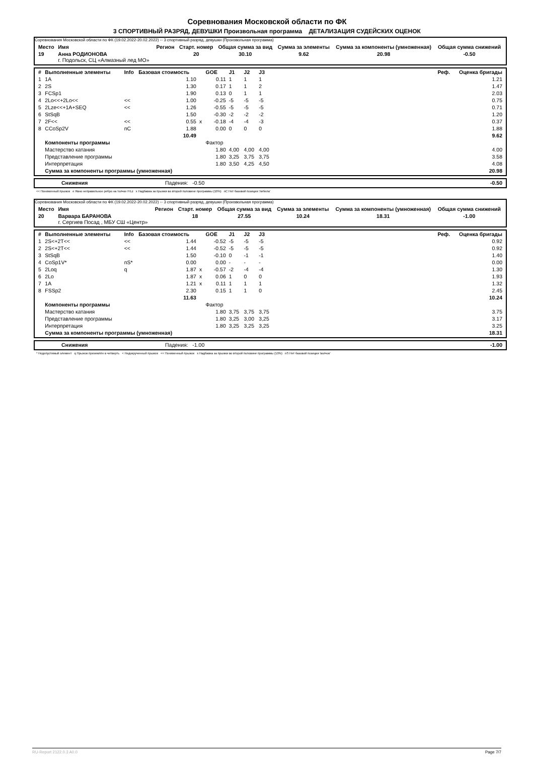Соревнования Московской области по ФК
3 СПОРТИВНЫЙ РАЗРЯД, ДЕВУШКИ Произвольная программа ДЕТАЛИЗАЦИЯ СУДЕЙСКИХ ОЦЕНОК
Соревнования Московской области по ФК (19.02.2022-20.02.2022) -- 3 спортивный разряд, девушки (Произвольная программа)
| Место | Имя | Регион | Старт. номер | Общая сумма за вид | Сумма за элементы | Сумма за компоненты (умноженная) | Общая сумма снижений |
| --- | --- | --- | --- | --- | --- | --- | --- |
| 19 | Анна РОДИОНОВА г. Подольск, СЦ «Алмазный лед МО» | | 20 | 30.10 | 9.62 | 20.98 | -0.50 |
| # | Выполненные элементы | Info | Базовая стоимость | | GOE | J1 | J2 | J3 | Реф. | Оценка бригады |
| --- | --- | --- | --- | --- | --- | --- | --- | --- | --- | --- |
| 1 | 1A | | 1.10 | | 0.11 | 1 | 1 | 1 | | 1.21 |
| 2 | 2S | | 1.30 | | 0.17 | 1 | 1 | 2 | | 1.47 |
| 3 | FCSp1 | | 1.90 | | 0.13 | 0 | 1 | 1 | | 2.03 |
| 4 | 2Lo<<+2Lo<< | << | 1.00 | | -0.25 | -5 | -5 | -5 | | 0.75 |
| 5 | 2Lze<<+1A+SEQ | << | 1.26 | | -0.55 | -5 | -5 | -5 | | 0.71 |
| 6 | StSqB | | 1.50 | | -0.30 | -2 | -2 | -2 | | 1.20 |
| 7 | 2F<< | << | 0.55 | x | -0.18 | -4 | -4 | -3 | | 0.37 |
| 8 | CCoSp2V | nC | 1.88 | | 0.00 | 0 | 0 | 0 | | 1.88 |
| | | | 10.49 | | | | | | | 9.62 |
| | Компоненты программы | | | | Фактор | | | | | |
| | Мастерство катания | | | | 1.80 | 4,00 | 4,00 | 4,00 | | 4.00 |
| | Представление программы | | | | 1.80 | 3,25 | 3,75 | 3,75 | | 3.58 |
| | Интерпретация | | | | 1.80 | 3,50 | 4,25 | 4,50 | | 4.08 |
| | Сумма за компоненты программы (умноженная) | | | | | | | | | 20.98 |
| | Снижения | Падения: -0.50 | -0.50 |
<< Пониженный прыжок e Явно неправильное ребро на толчке F/Lz x Надбавка за прыжки во второй половине программы (10%) nC Нет базовой позиции 'либела'
Соревнования Московской области по ФК (19.02.2022-20.02.2022) -- 3 спортивный разряд, девушки (Произвольная программа)
| Место | Имя | Регион | Старт. номер | Общая сумма за вид | Сумма за элементы | Сумма за компоненты (умноженная) | Общая сумма снижений |
| --- | --- | --- | --- | --- | --- | --- | --- |
| 20 | Варвара БАРАНОВА г. Сергиев Посад , МБУ СШ «Центр» | | 18 | 27.55 | 10.24 | 18.31 | -1.00 |
| # | Выполненные элементы | Info | Базовая стоимость | | GOE | J1 | J2 | J3 | Реф. | Оценка бригады |
| --- | --- | --- | --- | --- | --- | --- | --- | --- | --- | --- |
| 1 | 2S<+2T<< | << | 1.44 | | -0.52 | -5 | -5 | -5 | | 0.92 |
| 2 | 2S<+2T<< | << | 1.44 | | -0.52 | -5 | -5 | -5 | | 0.92 |
| 3 | StSqB | | 1.50 | | -0.10 | 0 | -1 | -1 | | 1.40 |
| 4 | CoSp1V* | nS* | 0.00 | | 0.00 | - | - | - | | 0.00 |
| 5 | 2Loq | q | 1.87 | x | -0.57 | -2 | -4 | -4 | | 1.30 |
| 6 | 2Lo | | 1.87 | x | 0.06 | 1 | 0 | 0 | | 1.93 |
| 7 | 1A | | 1.21 | x | 0.11 | 1 | 1 | 1 | | 1.32 |
| 8 | FSSp2 | | 2.30 | | 0.15 | 1 | 1 | 0 | | 2.45 |
| | | | 11.63 | | | | | | | 10.24 |
| | Компоненты программы | | | | Фактор | | | | | |
| | Мастерство катания | | | | 1.80 | 3,75 | 3,75 | 3,75 | | 3.75 |
| | Представление программы | | | | 1.80 | 3,25 | 3,00 | 3,25 | | 3.17 |
| | Интерпретация | | | | 1.80 | 3,25 | 3,25 | 3,25 | | 3.25 |
| | Сумма за компоненты программы (умноженная) | | | | | | | | | 18.31 |
| | Снижения | Падения: -1.00 | -1.00 |
* Недопустимый элемент q Прыжок приземлён в четверть < Недокрученный прыжок << Пониженный прыжок x Надбавка за прыжки во второй половине программы (10%) nS Нет базовой позиции 'волчок'
RU-Report 2122.0.3 A0.0 Page 7/7